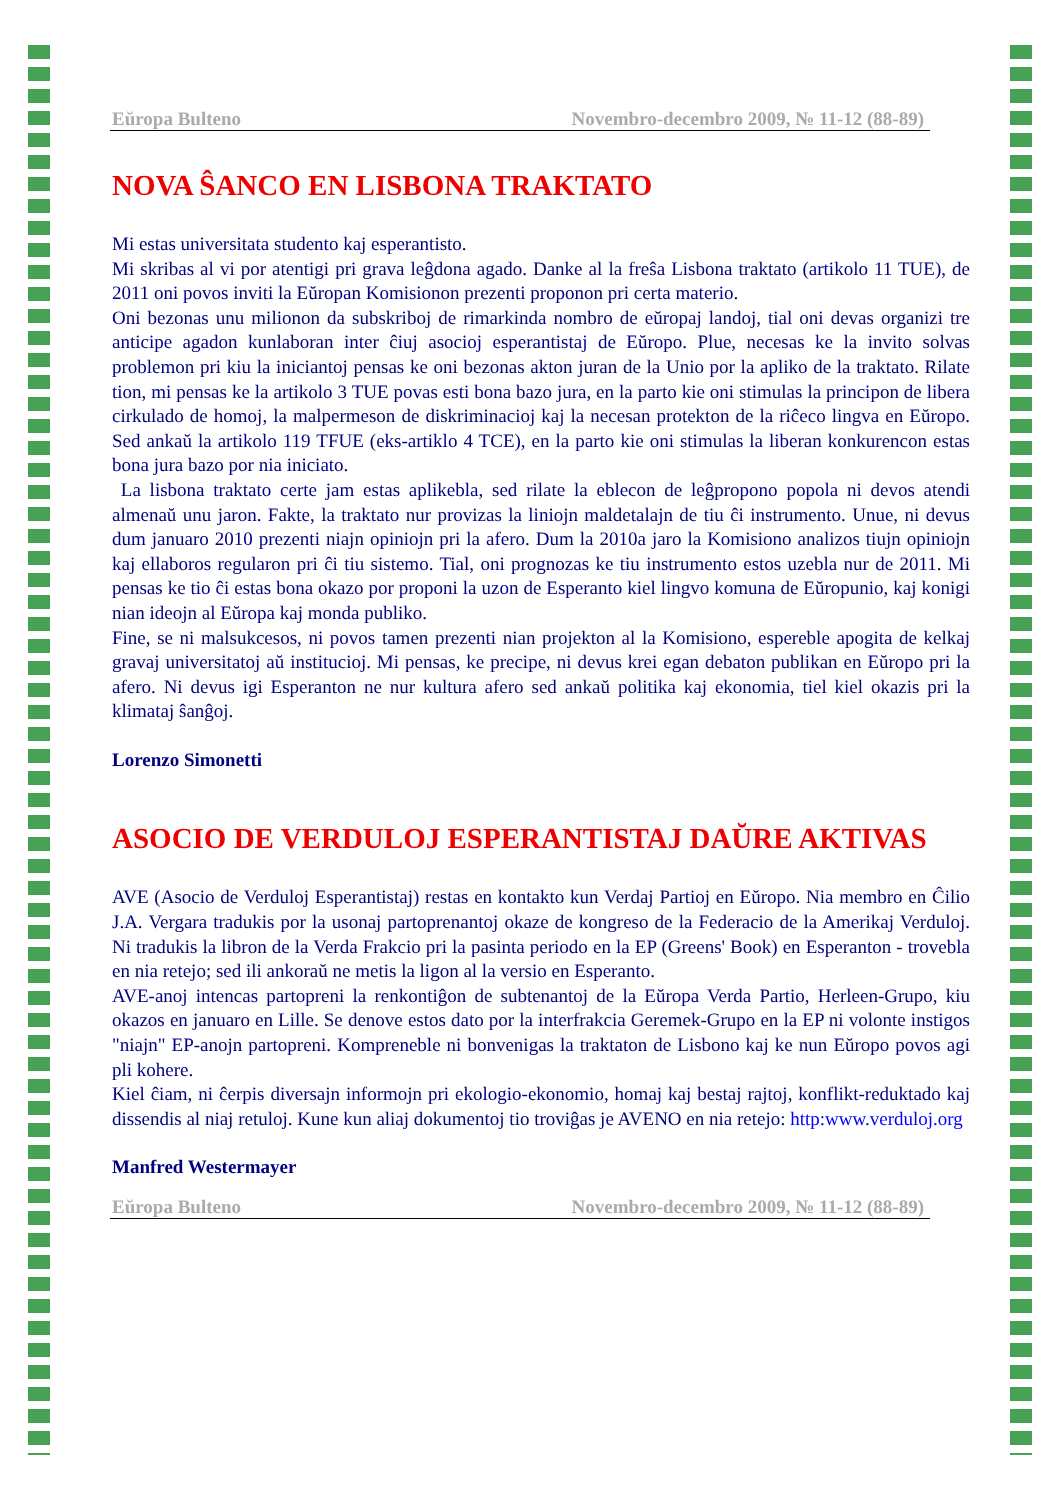Eŭropa Bulteno Novembro-decembro 2009, № 11-12 (88-89)
NOVA ŜANCO EN LISBONA TRAKTATO
Mi estas universitata studento kaj esperantisto.
Mi skribas al vi por atentigi pri grava leĝdona agado. Danke al la freŝa Lisbona traktato (artikolo 11 TUE), de 2011 oni povos inviti la Eŭropan Komisionon prezenti proponon pri certa materio.
Oni bezonas unu milionon da subskriboj de rimarkinda nombro de eŭropaj landoj, tial oni devas organizi tre anticipe agadon kunlaboran inter ĉiuj asocioj esperantistaj de Eŭropo. Plue, necesas ke la invito solvas problemon pri kiu la iniciantoj pensas ke oni bezonas akton juran de la Unio por la apliko de la traktato. Rilate tion, mi pensas ke la artikolo 3 TUE povas esti bona bazo jura, en la parto kie oni stimulas la principon de libera cirkulado de homoj, la malpermeson de diskriminacioj kaj la necesan protekton de la riĉeco lingva en Eŭropo. Sed ankaŭ la artikolo 119 TFUE (eks-artiklo 4 TCE), en la parto kie oni stimulas la liberan konkurencon estas bona jura bazo por nia iniciato.
La lisbona traktato certe jam estas aplikebla, sed rilate la eblecon de leĝpropono popola ni devos atendi almenaŭ unu jaron. Fakte, la traktato nur provizas la liniojn maldetalajn de tiu ĉi instrumento. Unue, ni devus dum januaro 2010 prezenti niajn opiniojn pri la afero. Dum la 2010a jaro la Komisiono analizos tiujn opiniojn kaj ellaboros regularon pri ĉi tiu sistemo. Tial, oni prognozas ke tiu instrumento estos uzebla nur de 2011. Mi pensas ke tio ĉi estas bona okazo por proponi la uzon de Esperanto kiel lingvo komuna de Eŭropunio, kaj konigi nian ideojn al Eŭropa kaj monda publiko.
Fine, se ni malsukcesos, ni povos tamen prezenti nian projekton al la Komisiono, espereble apogita de kelkaj gravaj universitatoj aŭ institucioj. Mi pensas, ke precipe, ni devus krei egan debaton publikan en Eŭropo pri la afero. Ni devus igi Esperanton ne nur kultura afero sed ankaŭ politika kaj ekonomia, tiel kiel okazis pri la klimataj ŝanĝoj.
Lorenzo Simonetti
ASOCIO DE VERDULOJ ESPERANTISTAJ DAŬRE AKTIVAS
AVE (Asocio de Verduloj Esperantistaj) restas en kontakto kun Verdaj Partioj en Eŭropo. Nia membro en Ĉilio J.A. Vergara tradukis por la usonaj partoprenantoj okaze de kongreso de la Federacio de la Amerikaj Verduloj. Ni tradukis la libron de la Verda Frakcio pri la pasinta periodo en la EP (Greens' Book) en Esperanton - trovebla en nia retejo; sed ili ankoraŭ ne metis la ligon al la versio en Esperanto.
AVE-anoj intencas partopreni la renkontiĝon de subtenantoj de la Eŭropa Verda Partio, Herleen-Grupo, kiu okazos en januaro en Lille. Se denove estos dato por la interfrakcia Geremek-Grupo en la EP ni volonte instigos "niajn" EP-anojn partopreni. Kompreneble ni bonvenigas la traktaton de Lisbono kaj ke nun Eŭropo povos agi pli kohere.
Kiel ĉiam, ni ĉerpis diversajn informojn pri ekologio-ekonomio, homaj kaj bestaj rajtoj, konflikt-reduktado kaj dissendis al niaj retuloj. Kune kun aliaj dokumentoj tio troviĝas je AVENO en nia retejo: http:www.verduloj.org
Manfred Westermayer
Eŭropa Bulteno Novembro-decembro 2009, № 11-12 (88-89)